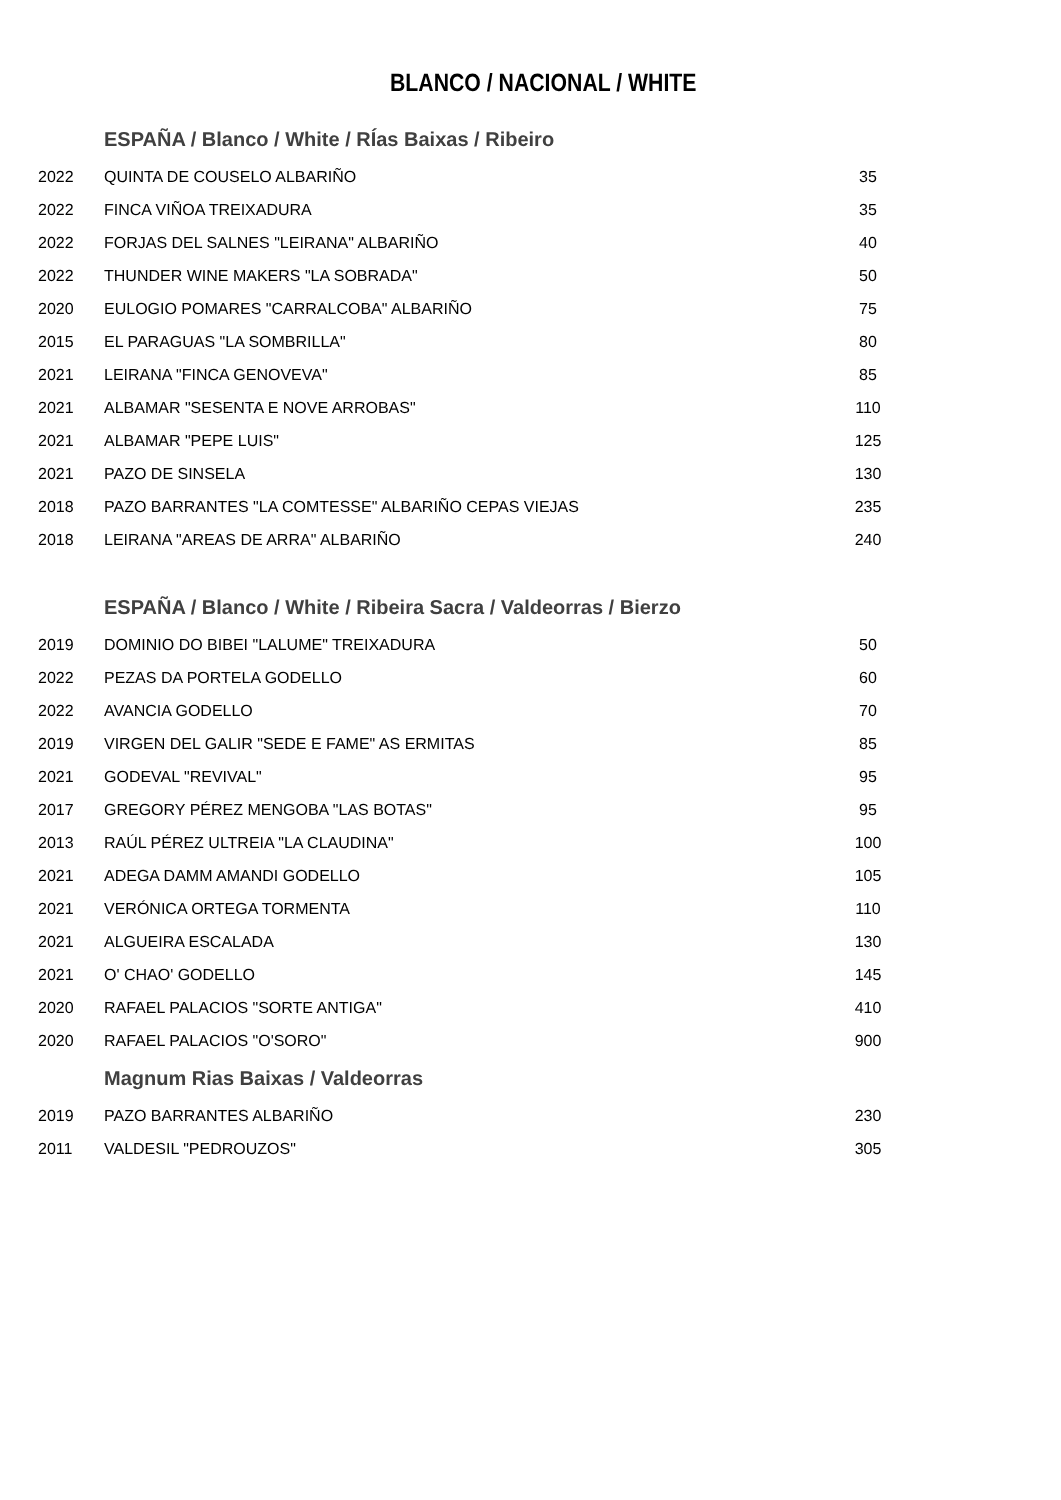BLANCO / NACIONAL / WHITE
| | ESPAÑA / Blanco / White / RÍas Baixas / Ribeiro | |
| 2022 | QUINTA DE COUSELO ALBARIÑO | 35 |
| 2022 | FINCA VIÑOA TREIXADURA | 35 |
| 2022 | FORJAS DEL SALNES "LEIRANA" ALBARIÑO | 40 |
| 2022 | THUNDER WINE MAKERS "LA SOBRADA" | 50 |
| 2020 | EULOGIO POMARES "CARRALCOBA" ALBARIÑO | 75 |
| 2015 | EL PARAGUAS "LA SOMBRILLA" | 80 |
| 2021 | LEIRANA "FINCA GENOVEVA" | 85 |
| 2021 | ALBAMAR "SESENTA E NOVE ARROBAS" | 110 |
| 2021 | ALBAMAR "PEPE LUIS" | 125 |
| 2021 | PAZO DE SINSELA | 130 |
| 2018 | PAZO BARRANTES "LA COMTESSE" ALBARIÑO CEPAS VIEJAS | 235 |
| 2018 | LEIRANA "AREAS DE ARRA" ALBARIÑO | 240 |
| | ESPAÑA / Blanco / White / Ribeira Sacra / Valdeorras / Bierzo | |
| 2019 | DOMINIO DO BIBEI "LALUME" TREIXADURA | 50 |
| 2022 | PEZAS DA PORTELA GODELLO | 60 |
| 2022 | AVANCIA GODELLO | 70 |
| 2019 | VIRGEN DEL GALIR "SEDE E FAME" AS ERMITAS | 85 |
| 2021 | GODEVAL "REVIVAL" | 95 |
| 2017 | GREGORY PÉREZ MENGOBA "LAS BOTAS" | 95 |
| 2013 | RAÚL PÉREZ ULTREIA "LA CLAUDINA" | 100 |
| 2021 | ADEGA DAMM AMANDI GODELLO | 105 |
| 2021 | VERÓNICA ORTEGA TORMENTA | 110 |
| 2021 | ALGUEIRA ESCALADA | 130 |
| 2021 | O' CHAO' GODELLO | 145 |
| 2020 | RAFAEL PALACIOS "SORTE ANTIGA" | 410 |
| 2020 | RAFAEL PALACIOS "O'SORO" | 900 |
| | Magnum Rias Baixas / Valdeorras | |
| 2019 | PAZO BARRANTES ALBARIÑO | 230 |
| 2011 | VALDESIL "PEDROUZOS" | 305 |